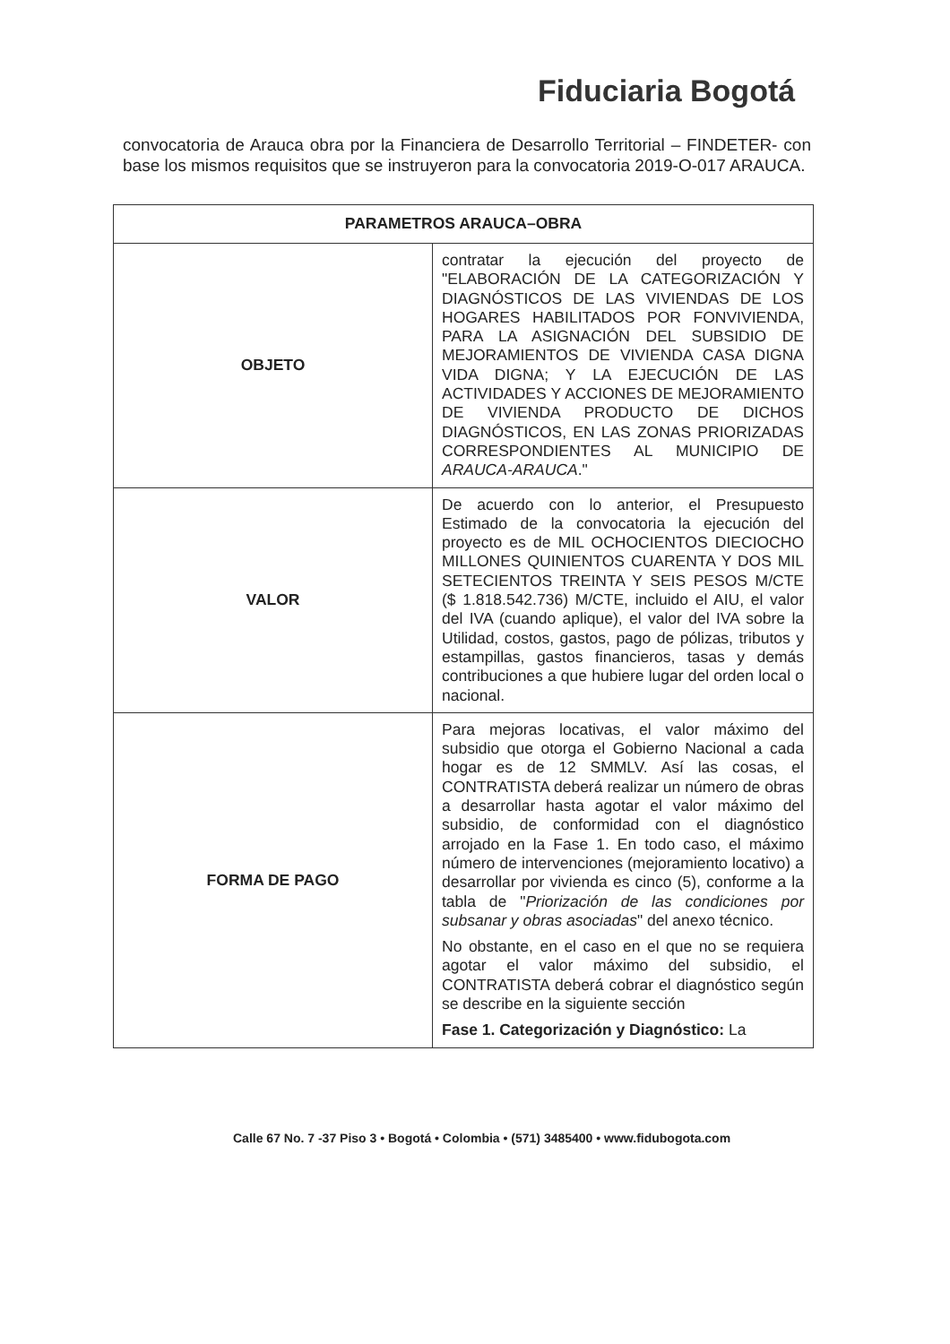Fiduciaria Bogotá
convocatoria de Arauca obra por la Financiera de Desarrollo Territorial – FINDETER- con base los mismos requisitos que se instruyeron para la convocatoria 2019-O-017 ARAUCA.
| PARAMETROS ARAUCA–OBRA | |
| --- | --- |
| OBJETO | contratar la ejecución del proyecto de "ELABORACIÓN DE LA CATEGORIZACIÓN Y DIAGNÓSTICOS DE LAS VIVIENDAS DE LOS HOGARES HABILITADOS POR FONVIVIENDA, PARA LA ASIGNACIÓN DEL SUBSIDIO DE MEJORAMIENTOS DE VIVIENDA CASA DIGNA VIDA DIGNA; Y LA EJECUCIÓN DE LAS ACTIVIDADES Y ACCIONES DE MEJORAMIENTO DE VIVIENDA PRODUCTO DE DICHOS DIAGNÓSTICOS, EN LAS ZONAS PRIORIZADAS CORRESPONDIENTES AL MUNICIPIO DE ARAUCA-ARAUCA ." |
| VALOR | De acuerdo con lo anterior, el Presupuesto Estimado de la convocatoria la ejecución del proyecto es de MIL OCHOCIENTOS DIECIOCHO MILLONES QUINIENTOS CUARENTA Y DOS MIL SETECIENTOS TREINTA Y SEIS PESOS M/CTE ($ 1.818.542.736) M/CTE, incluido el AIU, el valor del IVA (cuando aplique), el valor del IVA sobre la Utilidad, costos, gastos, pago de pólizas, tributos y estampillas, gastos financieros, tasas y demás contribuciones a que hubiere lugar del orden local o nacional. |
| FORMA DE PAGO | Para mejoras locativas, el valor máximo del subsidio que otorga el Gobierno Nacional a cada hogar es de 12 SMMLV. Así las cosas, el CONTRATISTA deberá realizar un número de obras a desarrollar hasta agotar el valor máximo del subsidio, de conformidad con el diagnóstico arrojado en la Fase 1. En todo caso, el máximo número de intervenciones (mejoramiento locativo) a desarrollar por vivienda es cinco (5), conforme a la tabla de " Priorización de las condiciones por subsanar y obras asociadas " del anexo técnico. No obstante, en el caso en el que no se requiera agotar el valor máximo del subsidio, el CONTRATISTA deberá cobrar el diagnóstico según se describe en la siguiente sección Fase 1. Categorización y Diagnóstico: La |
Calle 67 No. 7 -37 Piso 3 • Bogotá • Colombia • (571) 3485400 • www.fidubogota.com